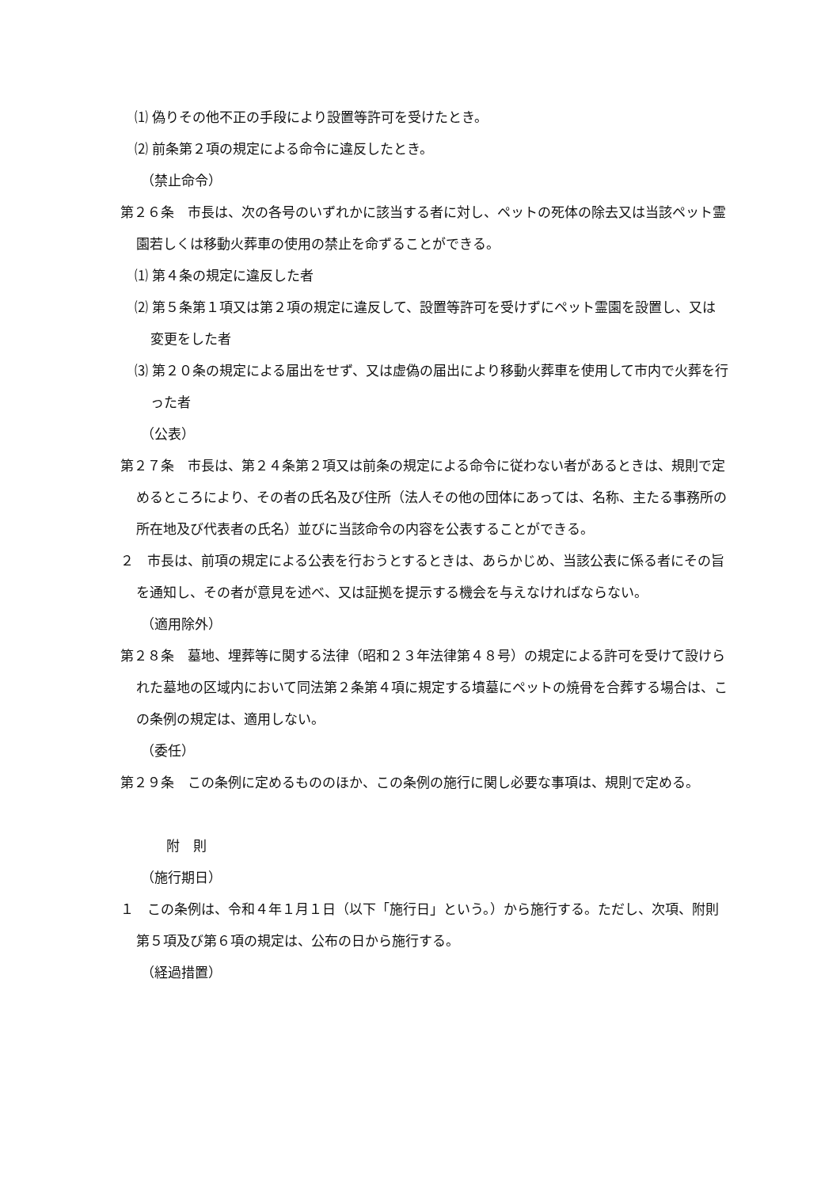⑴ 偽りその他不正の手段により設置等許可を受けたとき。
⑵ 前条第２項の規定による命令に違反したとき。
（禁止命令）
第２６条　市長は、次の各号のいずれかに該当する者に対し、ペットの死体の除去又は当該ペット霊園若しくは移動火葬車の使用の禁止を命ずることができる。
⑴ 第４条の規定に違反した者
⑵ 第５条第１項又は第２項の規定に違反して、設置等許可を受けずにペット霊園を設置し、又は変更をした者
⑶ 第２０条の規定による届出をせず、又は虚偽の届出により移動火葬車を使用して市内で火葬を行った者
（公表）
第２７条　市長は、第２４条第２項又は前条の規定による命令に従わない者があるときは、規則で定めるところにより、その者の氏名及び住所（法人その他の団体にあっては、名称、主たる事務所の所在地及び代表者の氏名）並びに当該命令の内容を公表することができる。
２　市長は、前項の規定による公表を行おうとするときは、あらかじめ、当該公表に係る者にその旨を通知し、その者が意見を述べ、又は証拠を提示する機会を与えなければならない。
（適用除外）
第２８条　墓地、埋葬等に関する法律（昭和２３年法律第４８号）の規定による許可を受けて設けられた墓地の区域内において同法第２条第４項に規定する墳墓にペットの焼骨を合葬する場合は、この条例の規定は、適用しない。
（委任）
第２９条　この条例に定めるもののほか、この条例の施行に関し必要な事項は、規則で定める。
附　則
（施行期日）
１　この条例は、令和４年１月１日（以下「施行日」という。）から施行する。ただし、次項、附則第５項及び第６項の規定は、公布の日から施行する。
（経過措置）